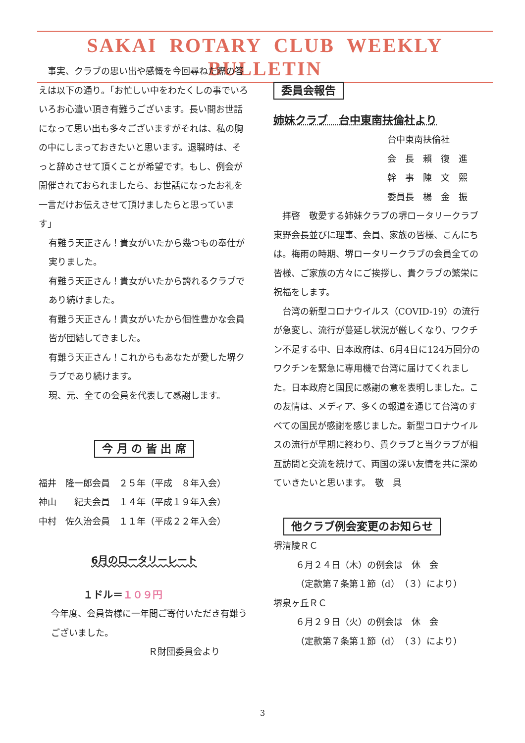SAKAI ROTARY CLUB WEEKLY BULLETIN
　事実、クラブの思い出や感慨を今回尋ねた際の答えは以下の通り。「お忙しい中をわたくしの事でいろいろお心遣い頂き有難うございます。長い間お世話になって思い出も多々ございますがそれは、私の胸の中にしまっておきたいと思います。退職時は、そっと辞めさせて頂くことが希望です。もし、例会が開催されておられましたら、お世話になったお礼を一言だけお伝えさせて頂けましたらと思っています」
有難う天正さん！貴女がいたから幾つもの奉仕が実りました。
有難う天正さん！貴女がいたから誇れるクラブであり続けました。
有難う天正さん！貴女がいたから個性豊かな会員皆が団結してきました。
有難う天正さん！これからもあなたが愛した堺クラブであり続けます。
現、元、全ての会員を代表して感謝します。
今 月 の 皆 出 席
福井　隆一郎会員　２５年（平成　８年入会）
神山　　紀夫会員　１４年（平成１９年入会）
中村　佐久治会員　１１年（平成２２年入会）
6月のロータリーレート
１ドル＝１０９円
今年度、会員皆様に一年間ご寄付いただき有難うございました。
Ｒ財団委員会より
委員会報告
姉妹クラブ　台中東南扶倫社より
台中東南扶倫社
会　長　賴　復　進
幹　事　陳　文　熙
委員長　楊　金　振
　拝啓　敬愛する姉妹クラブの堺ロータリークラブ　東野会長並びに理事、会員、家族の皆様、こんにちは。梅雨の時期、堺ロータリークラブの会員全ての皆様、ご家族の方々にご挨拶し、貴クラブの繁栄に祝福をします。
　台湾の新型コロナウイルス（COVID-19）の流行が急変し、流行が蔓延し状況が厳しくなり、ワクチン不足する中、日本政府は、6月4日に124万回分のワクチンを緊急に専用機で台湾に届けてくれました。日本政府と国民に感謝の意を表明しました。この友情は、メディア、多くの報道を通じて台湾のすべての国民が感謝を感じました。新型コロナウイルスの流行が早期に終わり、貴クラブと当クラブが相互訪問と交流を続けて、両国の深い友情を共に深めていきたいと思います。　敬　具
他クラブ例会変更のお知らせ
堺清陵ＲＣ
６月２４日（木）の例会は　休　会
（定款第７条第１節（d）（３）により）
堺泉ヶ丘ＲＣ
６月２９日（火）の例会は　休　会
（定款第７条第１節（d）（３）により）
3